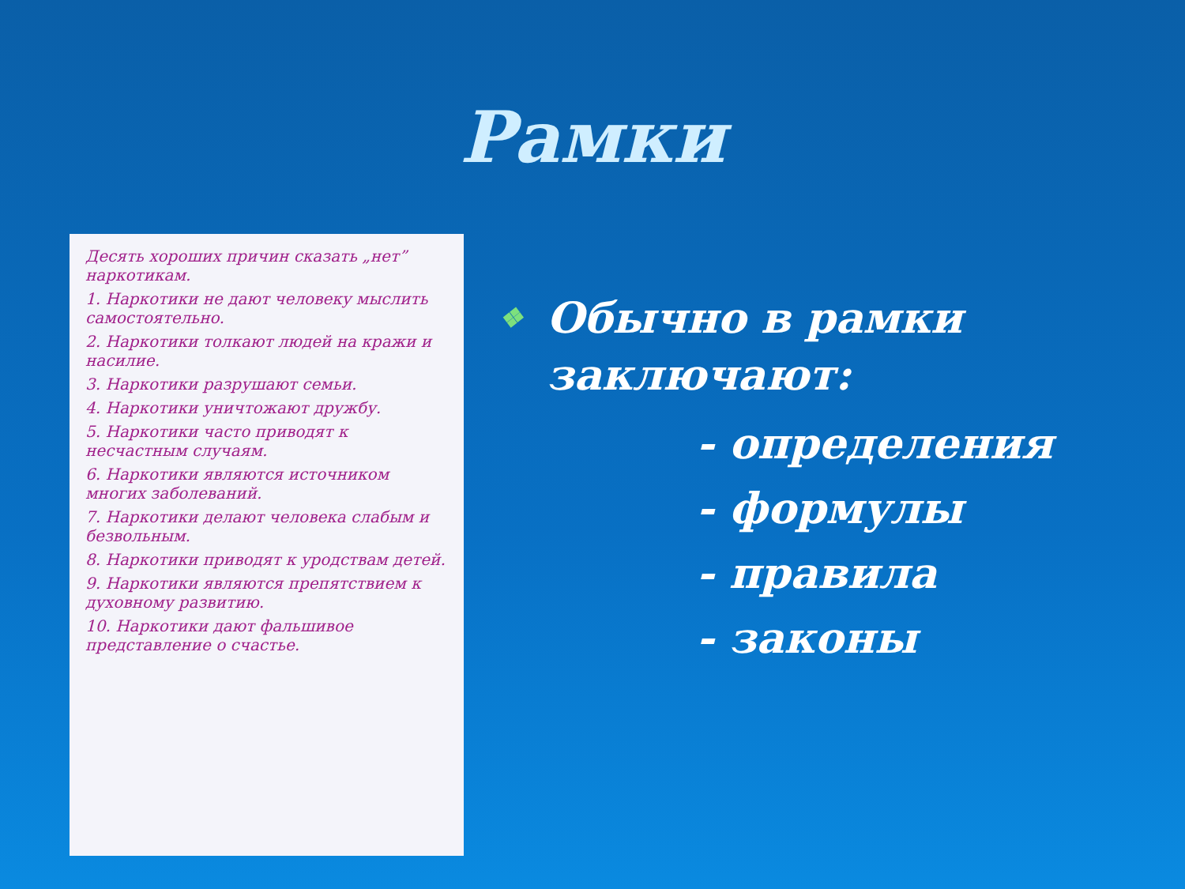Рамки
Десять хороших причин сказать „нет” наркотикам.
1. Наркотики не дают человеку мыслить самостоятельно.
2. Наркотики толкают людей на кражи и насилие.
3. Наркотики разрушают семьи.
4. Наркотики уничтожают дружбу.
5. Наркотики часто приводят к несчастным случаям.
6. Наркотики являются источником многих заболеваний.
7. Наркотики делают человека слабым и безвольным.
8. Наркотики приводят к уродствам детей.
9. Наркотики являются препятствием к духовному развитию.
10. Наркотики дают фальшивое представление о счастье.
❖
Обычно в рамки заключают:
- определения
- формулы
- правила
- законы